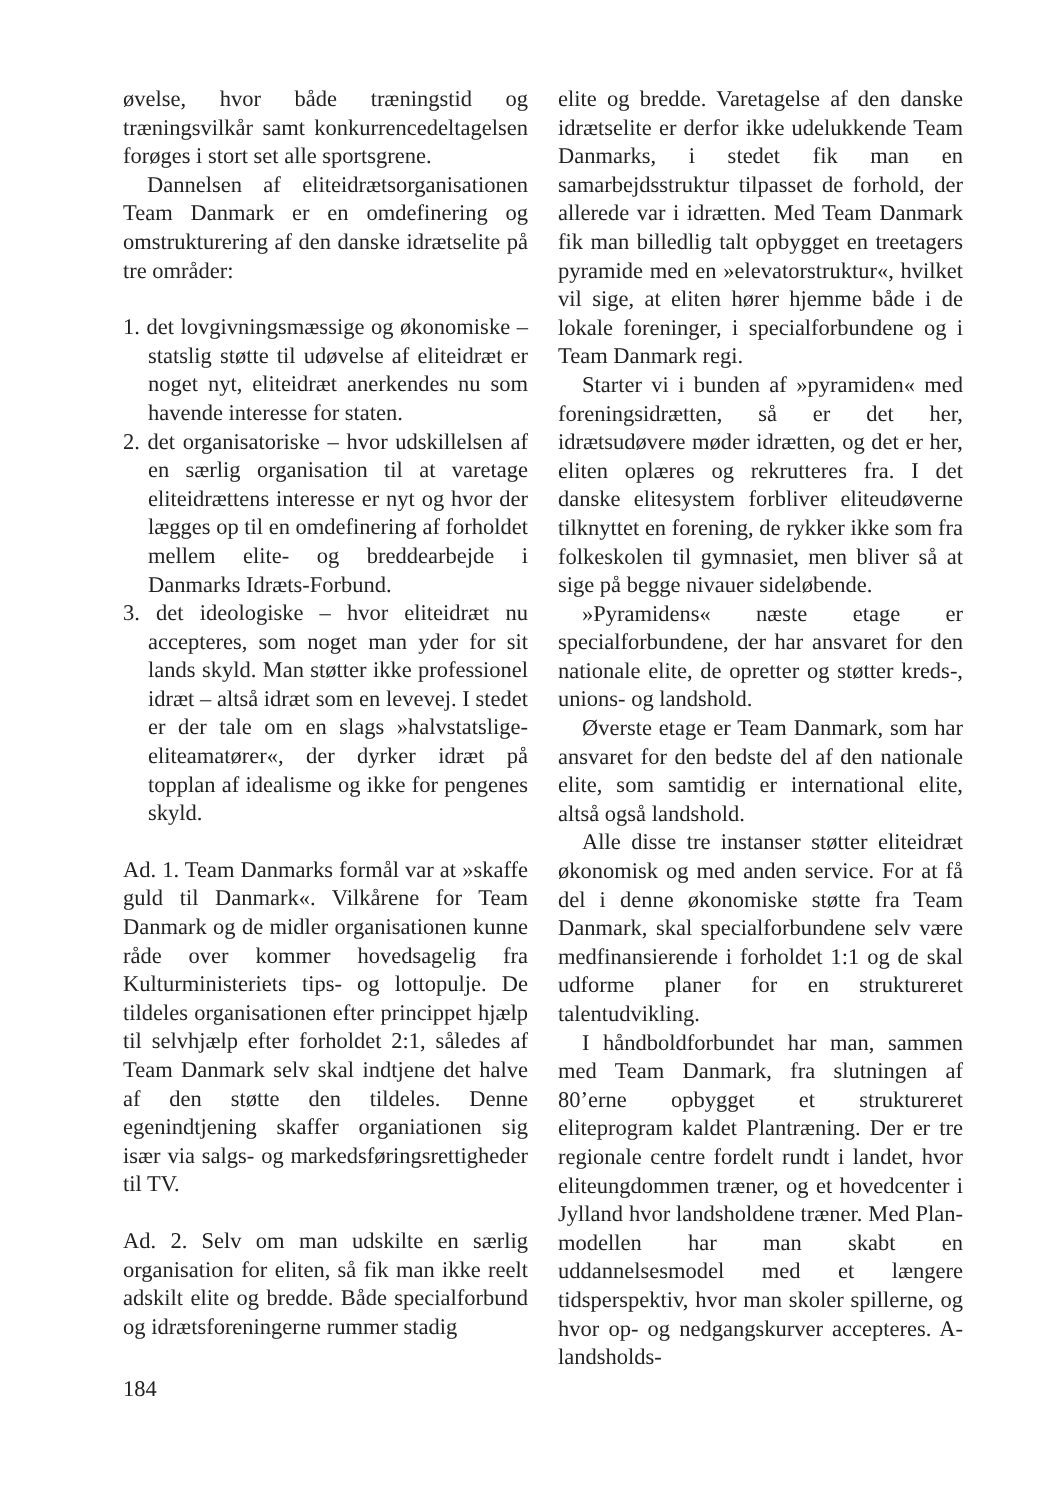øvelse, hvor både træningstid og træningsvilkår samt konkurrencedeltagelsen forøges i stort set alle sportsgrene.
Dannelsen af eliteidrætsorganisationen Team Danmark er en omdefinering og omstrukturering af den danske idrætselite på tre områder:
1. det lovgivningsmæssige og økonomiske – statslig støtte til udøvelse af eliteidræt er noget nyt, eliteidræt anerkendes nu som havende interesse for staten.
2. det organisatoriske – hvor udskillelsen af en særlig organisation til at varetage eliteidrættens interesse er nyt og hvor der lægges op til en omdefinering af forholdet mellem elite- og breddearbejde i Danmarks Idræts-Forbund.
3. det ideologiske – hvor eliteidræt nu accepteres, som noget man yder for sit lands skyld. Man støtter ikke professionel idræt – altså idræt som en levevej. I stedet er der tale om en slags »halvstatslige-eliteamatører«, der dyrker idræt på topplan af idealisme og ikke for pengenes skyld.
Ad. 1. Team Danmarks formål var at »skaffe guld til Danmark«. Vilkårene for Team Danmark og de midler organisationen kunne råde over kommer hovedsagelig fra Kulturministeriets tips- og lottopulje. De tildeles organisationen efter princippet hjælp til selvhjælp efter forholdet 2:1, således af Team Danmark selv skal indtjene det halve af den støtte den tildeles. Denne egenindtjening skaffer organiationen sig især via salgs- og markedsføringsrettigheder til TV.
Ad. 2. Selv om man udskilte en særlig organisation for eliten, så fik man ikke reelt adskilt elite og bredde. Både specialforbund og idrætsforeningerne rummer stadig
elite og bredde. Varetagelse af den danske idrætselite er derfor ikke udelukkende Team Danmarks, i stedet fik man en samarbejdsstruktur tilpasset de forhold, der allerede var i idrætten. Med Team Danmark fik man billedlig talt opbygget en treetagers pyramide med en »elevatorstruktur«, hvilket vil sige, at eliten hører hjemme både i de lokale foreninger, i specialforbundene og i Team Danmark regi.
Starter vi i bunden af »pyramiden« med foreningsidrætten, så er det her, idrætsudøvere møder idrætten, og det er her, eliten oplæres og rekrutteres fra. I det danske elitesystem forbliver eliteudøverne tilknyttet en forening, de rykker ikke som fra folkeskolen til gymnasiet, men bliver så at sige på begge nivauer sideløbende.
»Pyramidens« næste etage er specialforbundene, der har ansvaret for den nationale elite, de opretter og støtter kreds-, unions- og landshold.
Øverste etage er Team Danmark, som har ansvaret for den bedste del af den nationale elite, som samtidig er international elite, altså også landshold.
Alle disse tre instanser støtter eliteidræt økonomisk og med anden service. For at få del i denne økonomiske støtte fra Team Danmark, skal specialforbundene selv være medfinansierende i forholdet 1:1 og de skal udforme planer for en struktureret talentudvikling.
I håndboldforbundet har man, sammen med Team Danmark, fra slutningen af 80’erne opbygget et struktureret eliteprogram kaldet Plantræning. Der er tre regionale centre fordelt rundt i landet, hvor eliteungdommen træner, og et hovedcenter i Jylland hvor landsholdene træner. Med Plan-modellen har man skabt en uddannelsesmodel med et længere tidsperspektiv, hvor man skoler spillerne, og hvor op- og nedgangskurver accepteres. A-landsholds-
184